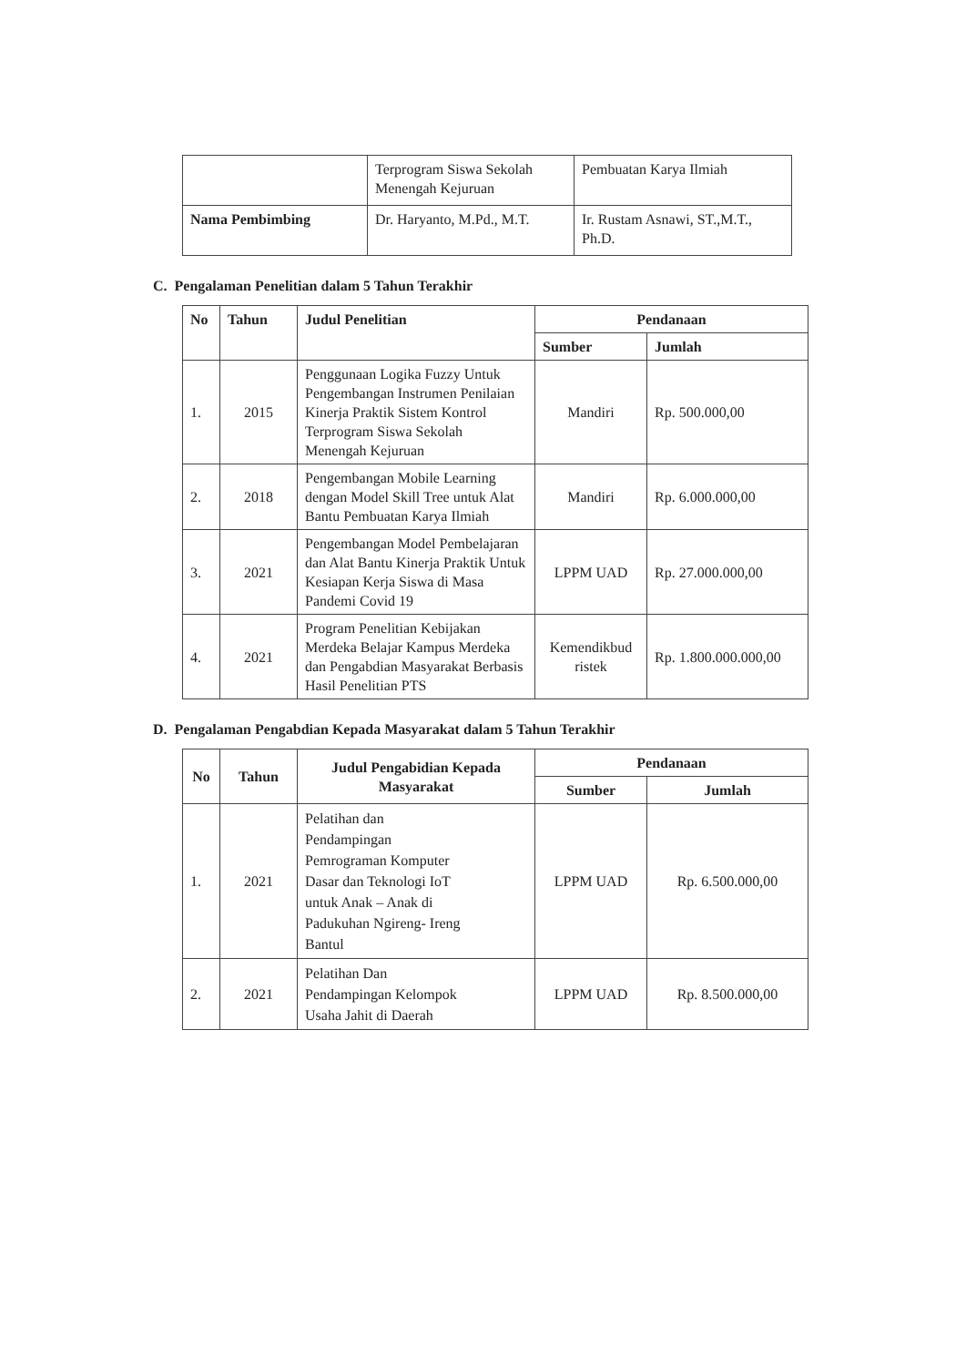| | Terprogram Siswa Sekolah Menengah Kejuruan | Pembuatan Karya Ilmiah |
| Nama Pembimbing | Dr. Haryanto, M.Pd., M.T. | Ir. Rustam Asnawi, ST.,M.T., Ph.D. |
C. Pengalaman Penelitian dalam 5 Tahun Terakhir
| No | Tahun | Judul Penelitian | Pendanaan | |
| --- | --- | --- | --- | --- |
| | | | Sumber | Jumlah |
| 1. | 2015 | Penggunaan Logika Fuzzy Untuk Pengembangan Instrumen Penilaian Kinerja Praktik Sistem Kontrol Terprogram Siswa Sekolah Menengah Kejuruan | Mandiri | Rp. 500.000,00 |
| 2. | 2018 | Pengembangan Mobile Learning dengan Model Skill Tree untuk Alat Bantu Pembuatan Karya Ilmiah | Mandiri | Rp. 6.000.000,00 |
| 3. | 2021 | Pengembangan Model Pembelajaran dan Alat Bantu Kinerja Praktik Untuk Kesiapan Kerja Siswa di Masa Pandemi Covid 19 | LPPM UAD | Rp. 27.000.000,00 |
| 4. | 2021 | Program Penelitian Kebijakan Merdeka Belajar Kampus Merdeka dan Pengabdian Masyarakat Berbasis Hasil Penelitian PTS | Kemendikbud ristek | Rp. 1.800.000.000,00 |
D. Pengalaman Pengabdian Kepada Masyarakat dalam 5 Tahun Terakhir
| No | Tahun | Judul Pengabidian Kepada Masyarakat | Pendanaan | |
| --- | --- | --- | --- | --- |
| | | | Sumber | Jumlah |
| 1. | 2021 | Pelatihan dan Pendampingan Pemrograman Komputer Dasar dan Teknologi IoT untuk Anak – Anak di Padukuhan Ngireng- Ireng Bantul | LPPM UAD | Rp. 6.500.000,00 |
| 2. | 2021 | Pelatihan Dan Pendampingan Kelompok Usaha Jahit di Daerah | LPPM UAD | Rp. 8.500.000,00 |